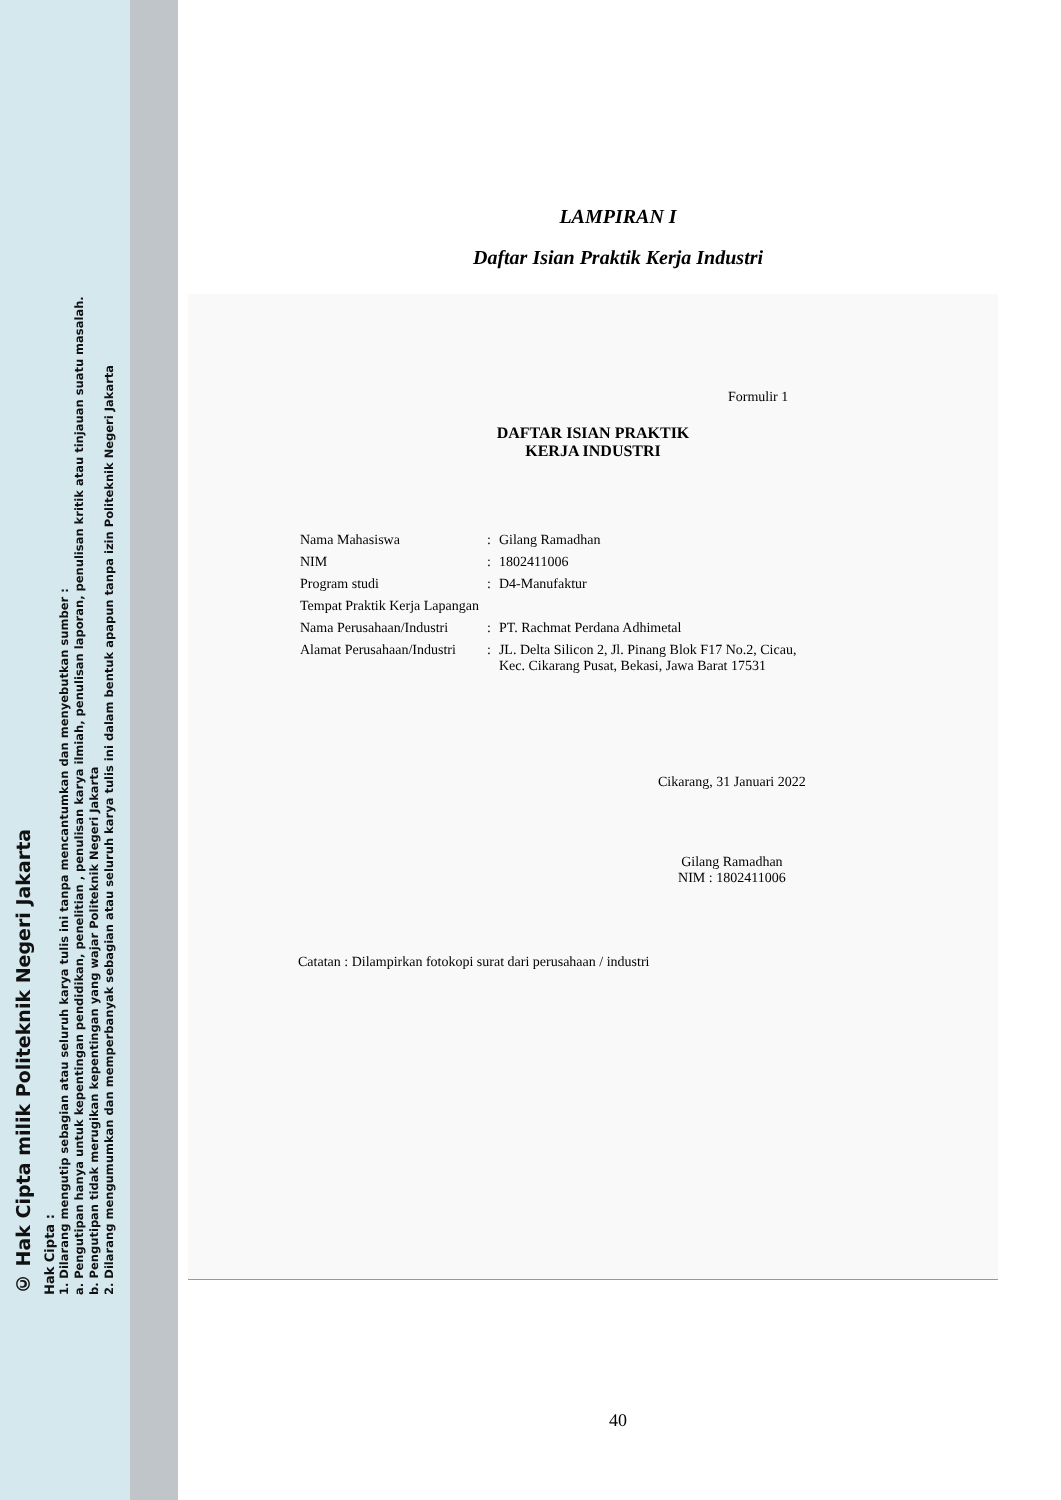© Hak Cipta milik Politeknik Negeri Jakarta
Hak Cipta :
1. Dilarang mengutip sebagian atau seluruh karya tulis ini tanpa mencantumkan dan menyebutkan sumber :
a. Pengutipan hanya untuk kepentingan pendidikan, penelitian , penulisan karya ilmiah, penulisan laporan, penulisan kritik atau tinjauan suatu masalah.
b. Pengutipan tidak merugikan kepentingan yang wajar Politeknik Negeri Jakarta
2. Dilarang mengumumkan dan memperbanyak sebagian atau seluruh karya tulis ini dalam bentuk apapun tanpa izin Politeknik Negeri Jakarta
LAMPIRAN I
Daftar Isian Praktik Kerja Industri
Formulir 1
DAFTAR ISIAN PRAKTIK
KERJA INDUSTRI
| Nama Mahasiswa | : | Gilang Ramadhan |
| NIM | : | 1802411006 |
| Program studi | : | D4-Manufaktur |
| Tempat Praktik Kerja Lapangan | | |
| Nama Perusahaan/Industri | : | PT. Rachmat Perdana Adhimetal |
| Alamat Perusahaan/Industri | : | JL. Delta Silicon 2, Jl. Pinang Blok F17 No.2, Cicau, Kec. Cikarang Pusat, Bekasi, Jawa Barat 17531 |
Cikarang, 31 Januari 2022
Gilang Ramadhan
NIM : 1802411006
Catatan : Dilampirkan fotokopi surat dari perusahaan / industri
40